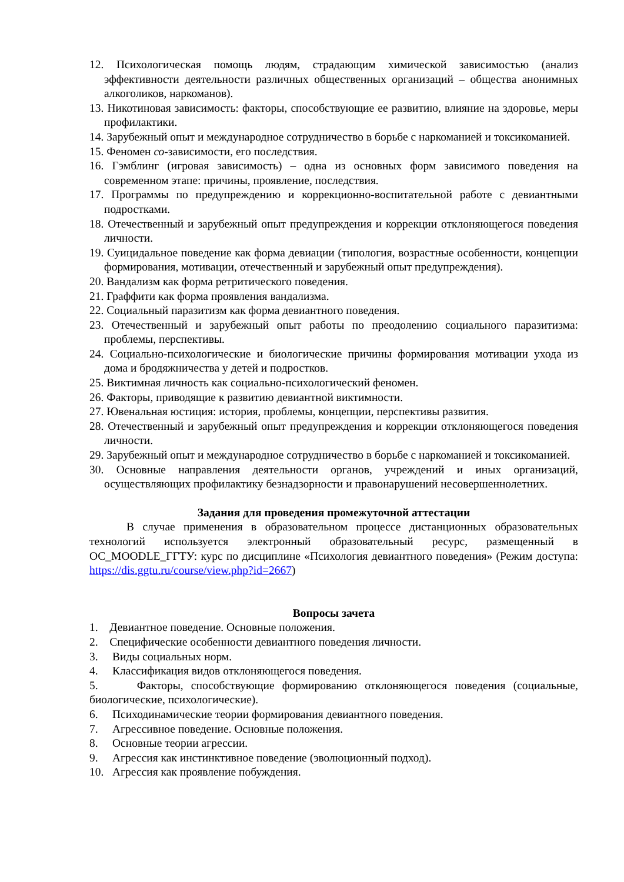12. Психологическая помощь людям, страдающим химической зависимостью (анализ эффективности деятельности различных общественных организаций – общества анонимных алкоголиков, наркоманов).
13. Никотиновая зависимость: факторы, способствующие ее развитию, влияние на здоровье, меры профилактики.
14. Зарубежный опыт и международное сотрудничество в борьбе с наркоманией и токсикоманией.
15. Феномен со-зависимости, его последствия.
16. Гэмблинг (игровая зависимость) – одна из основных форм зависимого поведения на современном этапе: причины, проявление, последствия.
17. Программы по предупреждению и коррекционно-воспитательной работе с девиантными подростками.
18. Отечественный и зарубежный опыт предупреждения и коррекции отклоняющегося поведения личности.
19. Суицидальное поведение как форма девиации (типология, возрастные особенности, концепции формирования, мотивации, отечественный и зарубежный опыт предупреждения).
20. Вандализм как форма ретритического поведения.
21. Граффити как форма проявления вандализма.
22. Социальный паразитизм как форма девиантного поведения.
23. Отечественный и зарубежный опыт работы по преодолению социального паразитизма: проблемы, перспективы.
24. Социально-психологические и биологические причины формирования мотивации ухода из дома и бродяжничества у детей и подростков.
25. Виктимная личность как социально-психологический феномен.
26. Факторы, приводящие к развитию девиантной виктимности.
27. Ювенальная юстиция: история, проблемы, концепции, перспективы развития.
28. Отечественный и зарубежный опыт предупреждения и коррекции отклоняющегося поведения личности.
29. Зарубежный опыт и международное сотрудничество в борьбе с наркоманией и токсикоманией.
30. Основные направления деятельности органов, учреждений и иных организаций, осуществляющих профилактику безнадзорности и правонарушений несовершеннолетних.
Задания для проведения промежуточной аттестации
В случае применения в образовательном процессе дистанционных образовательных технологий используется электронный образовательный ресурс, размещенный в ОС_MOODLE_ГГТУ: курс по дисциплине «Психология девиантного поведения» (Режим доступа: https://dis.ggtu.ru/course/view.php?id=2667)
Вопросы зачета
1. Девиантное поведение. Основные положения.
2. Специфические особенности девиантного поведения личности.
3. Виды социальных норм.
4. Классификация видов отклоняющегося поведения.
5. Факторы, способствующие формированию отклоняющегося поведения (социальные, биологические, психологические).
6. Психодинамические теории формирования девиантного поведения.
7. Агрессивное поведение. Основные положения.
8. Основные теории агрессии.
9. Агрессия как инстинктивное поведение (эволюционный подход).
10. Агрессия как проявление побуждения.